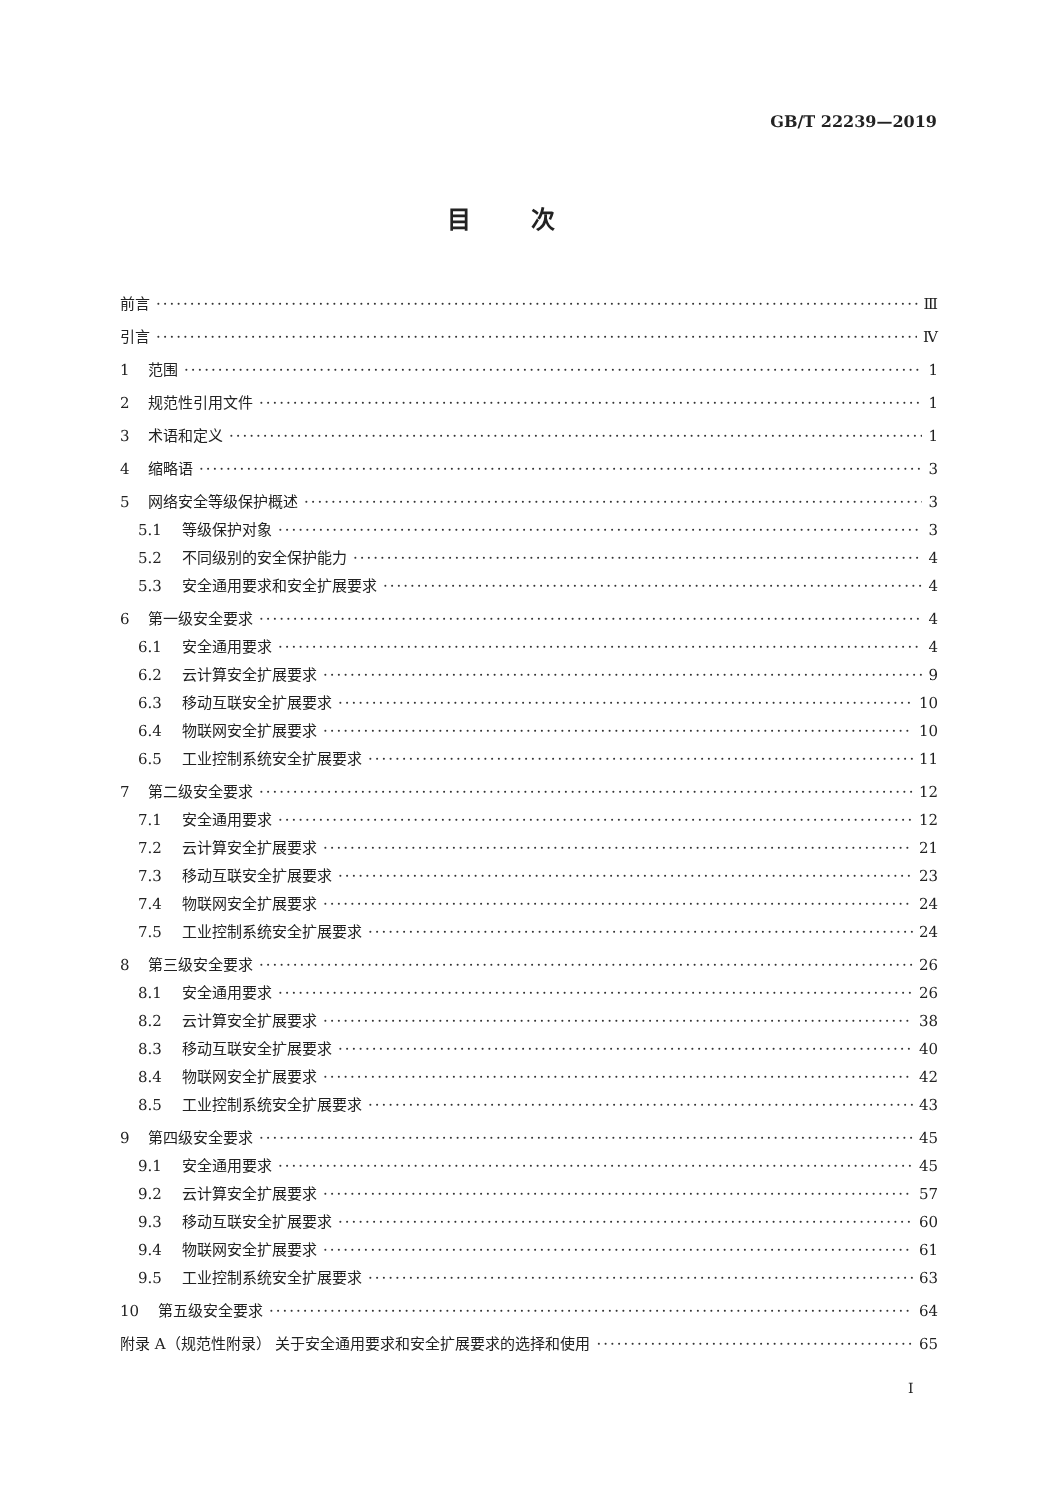GB/T 22239—2019
目次
前言 Ⅲ
引言 Ⅳ
1 范围 1
2 规范性引用文件 1
3 术语和定义 1
4 缩略语 3
5 网络安全等级保护概述 3
5.1 等级保护对象 3
5.2 不同级别的安全保护能力 4
5.3 安全通用要求和安全扩展要求 4
6 第一级安全要求 4
6.1 安全通用要求 4
6.2 云计算安全扩展要求 9
6.3 移动互联安全扩展要求 10
6.4 物联网安全扩展要求 10
6.5 工业控制系统安全扩展要求 11
7 第二级安全要求 12
7.1 安全通用要求 12
7.2 云计算安全扩展要求 21
7.3 移动互联安全扩展要求 23
7.4 物联网安全扩展要求 24
7.5 工业控制系统安全扩展要求 24
8 第三级安全要求 26
8.1 安全通用要求 26
8.2 云计算安全扩展要求 38
8.3 移动互联安全扩展要求 40
8.4 物联网安全扩展要求 42
8.5 工业控制系统安全扩展要求 43
9 第四级安全要求 45
9.1 安全通用要求 45
9.2 云计算安全扩展要求 57
9.3 移动互联安全扩展要求 60
9.4 物联网安全扩展要求 61
9.5 工业控制系统安全扩展要求 63
10 第五级安全要求 64
附录 A（规范性附录） 关于安全通用要求和安全扩展要求的选择和使用 65
Ⅰ